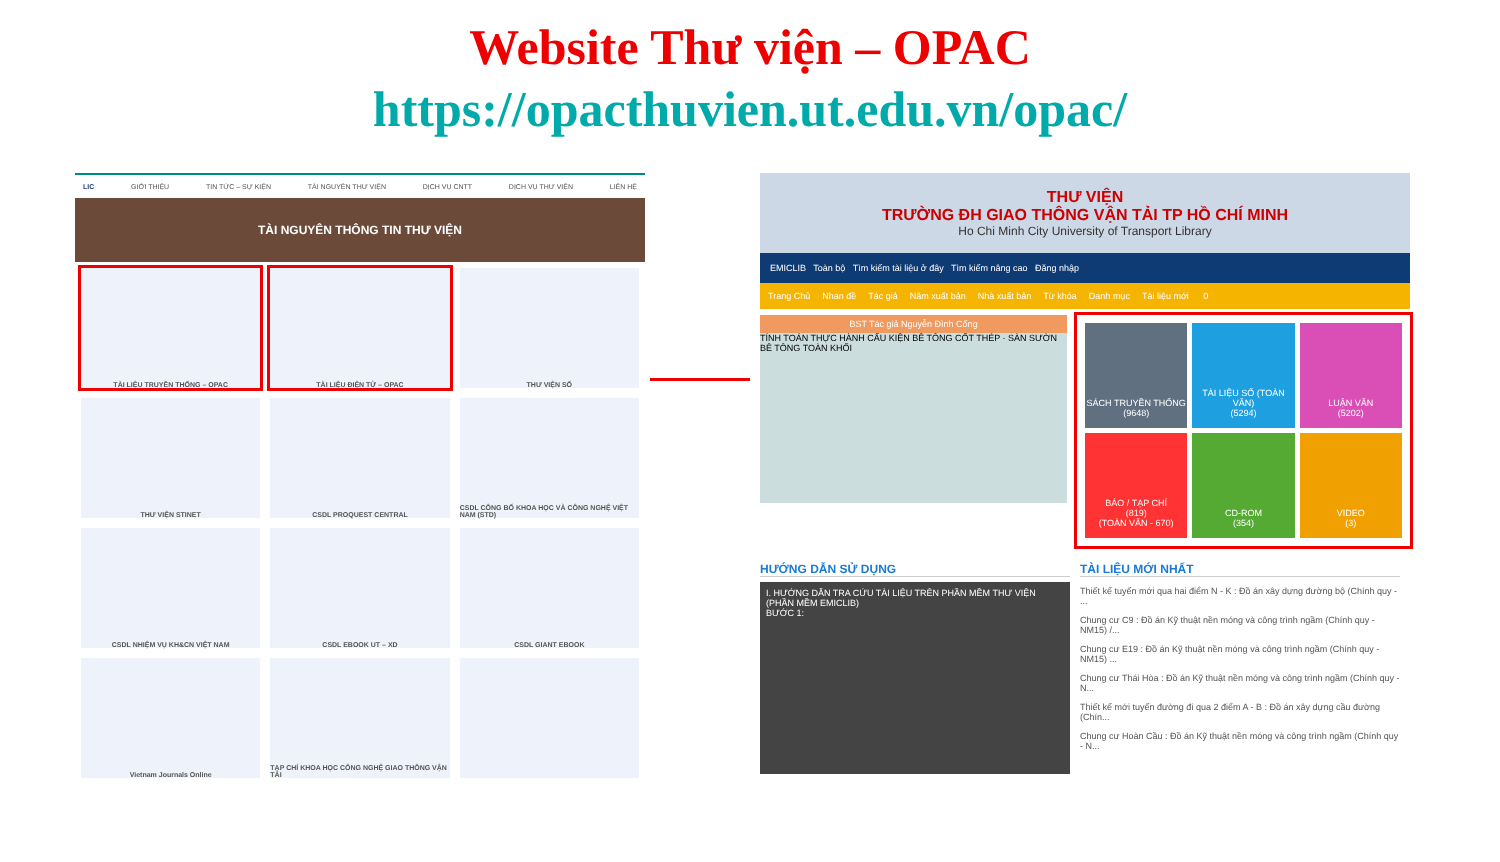Website Thư viện – OPAC
https://opacthuvien.ut.edu.vn/opac/
LIC GIỚI THIỆU TIN TỨC – SỰ KIỆN TÀI NGUYÊN THƯ VIỆN DỊCH VỤ CNTT DỊCH VỤ THƯ VIỆN LIÊN HỆ
TÀI NGUYÊN THÔNG TIN THƯ VIỆN
TÀI LIỆU TRUYỀN THỐNG – OPAC
TÀI LIỆU ĐIỆN TỬ – OPAC
THƯ VIỆN SỐ
THƯ VIỆN STINET
CSDL PROQUEST CENTRAL
CSDL CÔNG BỐ KHOA HỌC VÀ CÔNG NGHỆ VIỆT NAM (STD)
CSDL NHIỆM VỤ KH&CN VIỆT NAM
CSDL EBOOK UT – XD
CSDL GIANT EBOOK
Vietnam Journals Online
TẠP CHÍ KHOA HỌC CÔNG NGHỆ GIAO THÔNG VẬN TẢI
THƯ VIỆN
TRƯỜNG ĐH GIAO THÔNG VẬN TẢI TP HỒ CHÍ MINH
Ho Chi Minh City University of Transport Library
EMICLIB Toàn bộ Tìm kiếm tài liệu ở đây Tìm kiếm nâng cao Đăng nhập
Trang Chủ Nhan đề Tác giả Năm xuất bản Nhà xuất bản Từ khóa Danh mục Tài liệu mới 0
BST Tác giả Nguyễn Đình Cống
TÍNH TOÁN THỰC HÀNH CẤU KIỆN BÊ TÔNG CỐT THÉP · SÀN SƯỜN BÊ TÔNG TOÀN KHỐI
SÁCH TRUYỀN THỐNG
(9648)
TÀI LIỆU SỐ (TOÀN VĂN)
(5294)
LUẬN VĂN
(5202)
BÁO / TẠP CHÍ
(819)
(TOÀN VĂN - 670)
CD-ROM
(354)
VIDEO
(3)
HƯỚNG DẪN SỬ DỤNG
I. HƯỚNG DẪN TRA CỨU TÀI LIỆU TRÊN PHẦN MỀM THƯ VIỆN (PHẦN MỀM EMICLIB)
BƯỚC 1:
TÀI LIỆU MỚI NHẤT
Thiết kế tuyến mới qua hai điểm N - K : Đồ án xây dựng đường bộ (Chính quy - ...
Chung cư C9 : Đồ án Kỹ thuật nền móng và công trình ngầm (Chính quy - NM15) /...
Chung cư E19 : Đồ án Kỹ thuật nền móng và công trình ngầm (Chính quy - NM15) ...
Chung cư Thái Hòa : Đồ án Kỹ thuật nền móng và công trình ngầm (Chính quy - N...
Thiết kế mới tuyến đường đi qua 2 điểm A - B : Đồ án xây dựng cầu đường (Chín...
Chung cư Hoàn Cầu : Đồ án Kỹ thuật nền móng và công trình ngầm (Chính quy - N...